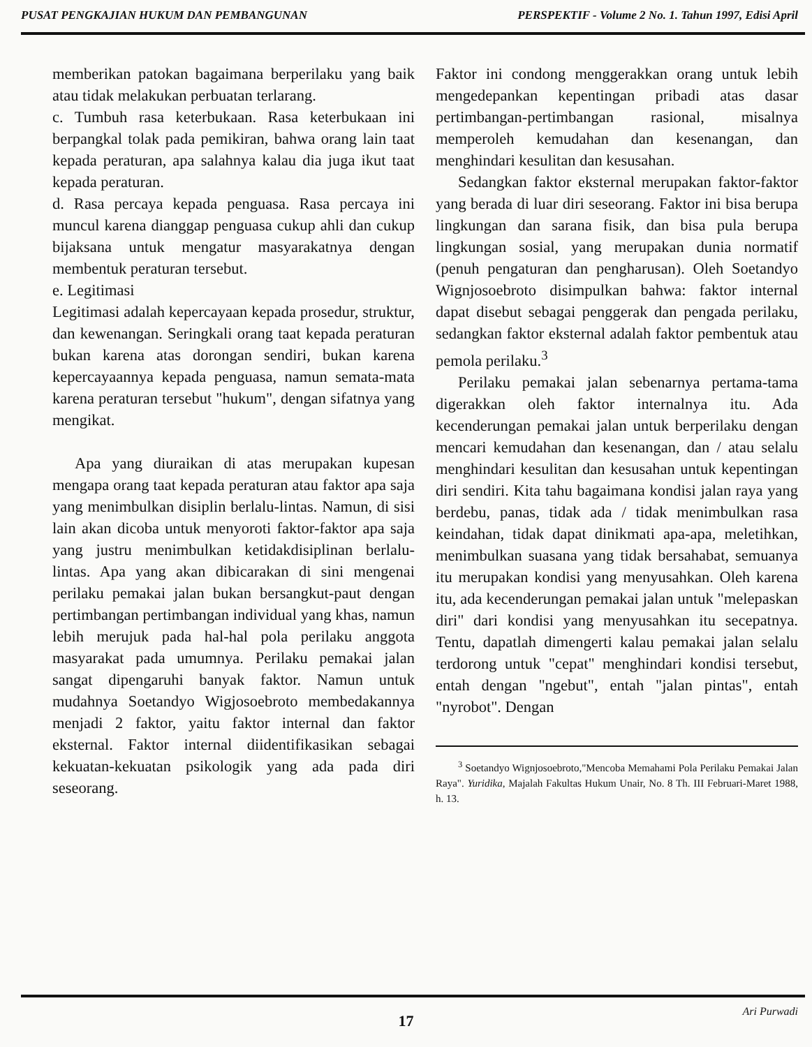PUSAT PENGKAJIAN HUKUM DAN PEMBANGUNAN PERSPEKTIF - Volume 2 No. 1. Tahun 1997, Edisi April
memberikan patokan bagaimana berperilaku yang baik atau tidak melakukan perbuatan terlarang.
c. Tumbuh rasa keterbukaan. Rasa keterbukaan ini berpangkal tolak pada pemikiran, bahwa orang lain taat kepada peraturan, apa salahnya kalau dia juga ikut taat kepada peraturan.
d. Rasa percaya kepada penguasa. Rasa percaya ini muncul karena dianggap penguasa cukup ahli dan cukup bijaksana untuk mengatur masyarakatnya dengan membentuk peraturan tersebut.
e. Legitimasi
Legitimasi adalah kepercayaan kepada prosedur, struktur, dan kewenangan. Seringkali orang taat kepada peraturan bukan karena atas dorongan sendiri, bukan karena kepercayaannya kepada penguasa, namun semata-mata karena peraturan tersebut "hukum", dengan sifatnya yang mengikat.
Apa yang diuraikan di atas merupakan kupesan mengapa orang taat kepada peraturan atau faktor apa saja yang menimbulkan disiplin berlalu-lintas. Namun, di sisi lain akan dicoba untuk menyoroti faktor-faktor apa saja yang justru menimbulkan ketidakdisiplinan berlalu-lintas. Apa yang akan dibicarakan di sini mengenai perilaku pemakai jalan bukan bersangkut-paut dengan pertimbangan pertimbangan individual yang khas, namun lebih merujuk pada hal-hal pola perilaku anggota masyarakat pada umumnya. Perilaku pemakai jalan sangat dipengaruhi banyak faktor. Namun untuk mudahnya Soetandyo Wigjosoebroto membedakannya menjadi 2 faktor, yaitu faktor internal dan faktor eksternal. Faktor internal diidentifikasikan sebagai kekuatan-kekuatan psikologik yang ada pada diri seseorang.
Faktor ini condong menggerakkan orang untuk lebih mengedepankan kepentingan pribadi atas dasar pertimbangan-pertimbangan rasional, misalnya memperoleh kemudahan dan kesenangan, dan menghindari kesulitan dan kesusahan.
Sedangkan faktor eksternal merupakan faktor-faktor yang berada di luar diri seseorang. Faktor ini bisa berupa lingkungan dan sarana fisik, dan bisa pula berupa lingkungan sosial, yang merupakan dunia normatif (penuh pengaturan dan pengharusan). Oleh Soetandyo Wignjosoebroto disimpulkan bahwa: faktor internal dapat disebut sebagai penggerak dan pengada perilaku, sedangkan faktor eksternal adalah faktor pembentuk atau pemola perilaku.<sup>3</sup>
Perilaku pemakai jalan sebenarnya pertama-tama digerakkan oleh faktor internalnya itu. Ada kecenderungan pemakai jalan untuk berperilaku dengan mencari kemudahan dan kesenangan, dan / atau selalu menghindari kesulitan dan kesusahan untuk kepentingan diri sendiri. Kita tahu bagaimana kondisi jalan raya yang berdebu, panas, tidak ada / tidak menimbulkan rasa keindahan, tidak dapat dinikmati apa-apa, meletihkan, menimbulkan suasana yang tidak bersahabat, semuanya itu merupakan kondisi yang menyusahkan. Oleh karena itu, ada kecenderungan pemakai jalan untuk "melepaskan diri" dari kondisi yang menyusahkan itu secepatnya. Tentu, dapatlah dimengerti kalau pemakai jalan selalu terdorong untuk "cepat" menghindari kondisi tersebut, entah dengan "ngebut", entah "jalan pintas", entah "nyrobot". Dengan
<sup>3</sup> Soetandyo Wignjosoebroto,"Mencoba Memahami Pola Perilaku Pemakai Jalan Raya". Yuridika, Majalah Fakultas Hukum Unair, No. 8 Th. III Februari-Maret 1988, h. 13.
Ari Purwadi
17